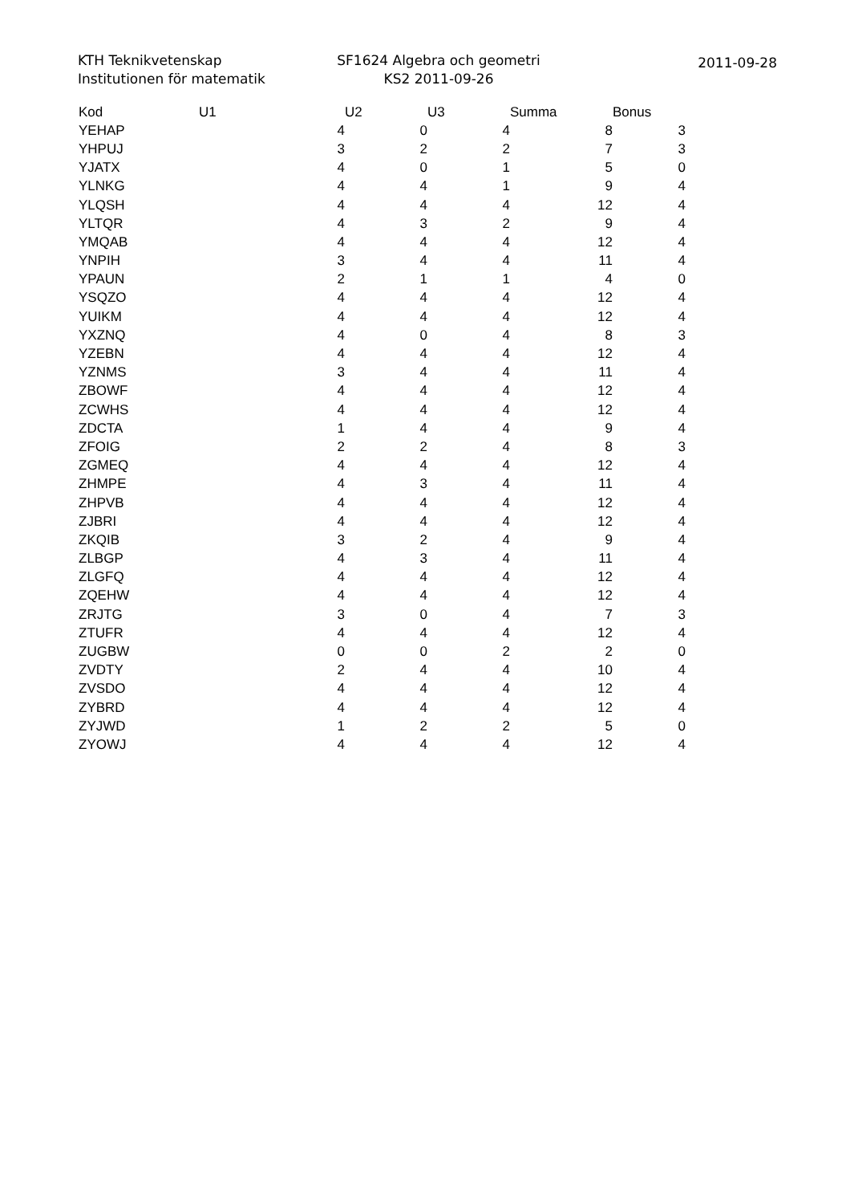KTH Teknikvetenskap
Institutionen för matematik
SF1624 Algebra och geometri
KS2 2011-09-26
2011-09-28
| Kod | U1 | U2 | U3 | Summa | Bonus |
| --- | --- | --- | --- | --- | --- |
| YEHAP | 4 | 0 | 4 | 8 | 3 |
| YHPUJ | 3 | 2 | 2 | 7 | 3 |
| YJATX | 4 | 0 | 1 | 5 | 0 |
| YLNKG | 4 | 4 | 1 | 9 | 4 |
| YLQSH | 4 | 4 | 4 | 12 | 4 |
| YLTQR | 4 | 3 | 2 | 9 | 4 |
| YMQAB | 4 | 4 | 4 | 12 | 4 |
| YNPIH | 3 | 4 | 4 | 11 | 4 |
| YPAUN | 2 | 1 | 1 | 4 | 0 |
| YSQZO | 4 | 4 | 4 | 12 | 4 |
| YUIKM | 4 | 4 | 4 | 12 | 4 |
| YXZNQ | 4 | 0 | 4 | 8 | 3 |
| YZEBN | 4 | 4 | 4 | 12 | 4 |
| YZNMS | 3 | 4 | 4 | 11 | 4 |
| ZBOWF | 4 | 4 | 4 | 12 | 4 |
| ZCWHS | 4 | 4 | 4 | 12 | 4 |
| ZDCTA | 1 | 4 | 4 | 9 | 4 |
| ZFOIG | 2 | 2 | 4 | 8 | 3 |
| ZGMEQ | 4 | 4 | 4 | 12 | 4 |
| ZHMPE | 4 | 3 | 4 | 11 | 4 |
| ZHPVB | 4 | 4 | 4 | 12 | 4 |
| ZJBRI | 4 | 4 | 4 | 12 | 4 |
| ZKQIB | 3 | 2 | 4 | 9 | 4 |
| ZLBGP | 4 | 3 | 4 | 11 | 4 |
| ZLGFQ | 4 | 4 | 4 | 12 | 4 |
| ZQEHW | 4 | 4 | 4 | 12 | 4 |
| ZRJTG | 3 | 0 | 4 | 7 | 3 |
| ZTUFR | 4 | 4 | 4 | 12 | 4 |
| ZUGBW | 0 | 0 | 2 | 2 | 0 |
| ZVDTY | 2 | 4 | 4 | 10 | 4 |
| ZVSDO | 4 | 4 | 4 | 12 | 4 |
| ZYBRD | 4 | 4 | 4 | 12 | 4 |
| ZYJWD | 1 | 2 | 2 | 5 | 0 |
| ZYOWJ | 4 | 4 | 4 | 12 | 4 |